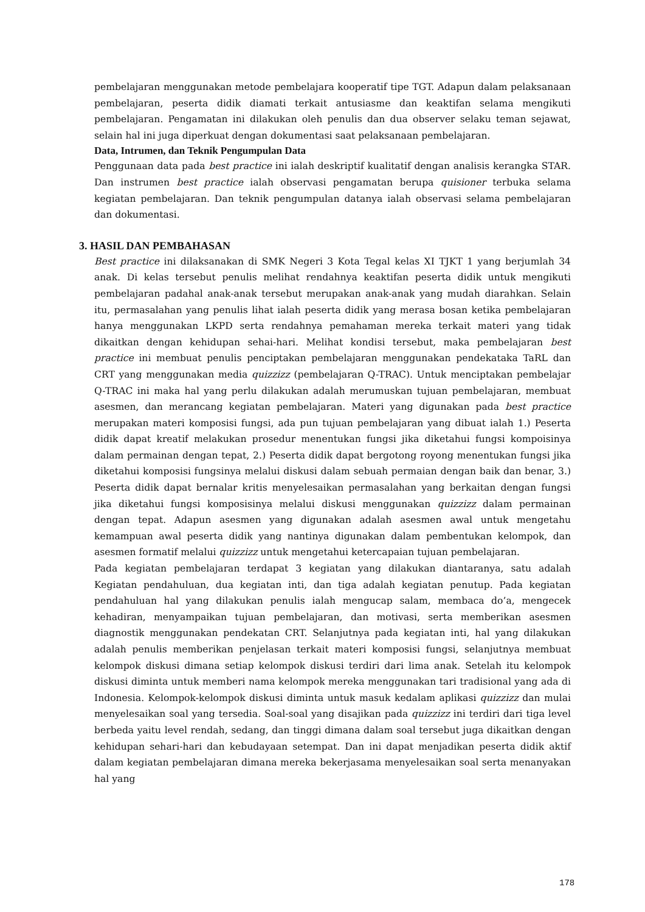pembelajaran menggunakan metode pembelajara kooperatif tipe TGT. Adapun dalam pelaksanaan pembelajaran, peserta didik diamati terkait antusiasme dan keaktifan selama mengikuti pembelajaran. Pengamatan ini dilakukan oleh penulis dan dua observer selaku teman sejawat, selain hal ini juga diperkuat dengan dokumentasi saat pelaksanaan pembelajaran.
Data, Intrumen, dan Teknik Pengumpulan Data
Penggunaan data pada best practice ini ialah deskriptif kualitatif dengan analisis kerangka STAR. Dan instrumen best practice ialah observasi pengamatan berupa quisioner terbuka selama kegiatan pembelajaran. Dan teknik pengumpulan datanya ialah observasi selama pembelajaran dan dokumentasi.
3. HASIL DAN PEMBAHASAN
Best practice ini dilaksanakan di SMK Negeri 3 Kota Tegal kelas XI TJKT 1 yang berjumlah 34 anak. Di kelas tersebut penulis melihat rendahnya keaktifan peserta didik untuk mengikuti pembelajaran padahal anak-anak tersebut merupakan anak-anak yang mudah diarahkan. Selain itu, permasalahan yang penulis lihat ialah peserta didik yang merasa bosan ketika pembelajaran hanya menggunakan LKPD serta rendahnya pemahaman mereka terkait materi yang tidak dikaitkan dengan kehidupan sehai-hari. Melihat kondisi tersebut, maka pembelajaran best practice ini membuat penulis penciptakan pembelajaran menggunakan pendekataka TaRL dan CRT yang menggunakan media quizzizz (pembelajaran Q-TRAC). Untuk menciptakan pembelajar Q-TRAC ini maka hal yang perlu dilakukan adalah merumuskan tujuan pembelajaran, membuat asesmen, dan merancang kegiatan pembelajaran. Materi yang digunakan pada best practice merupakan materi komposisi fungsi, ada pun tujuan pembelajaran yang dibuat ialah 1.) Peserta didik dapat kreatif melakukan prosedur menentukan fungsi jika diketahui fungsi kompoisinya dalam permainan dengan tepat, 2.) Peserta didik dapat bergotong royong menentukan fungsi jika diketahui komposisi fungsinya melalui diskusi dalam sebuah permaian dengan baik dan benar, 3.) Peserta didik dapat bernalar kritis menyelesaikan permasalahan yang berkaitan dengan fungsi jika diketahui fungsi komposisinya melalui diskusi menggunakan quizzizz dalam permainan dengan tepat. Adapun asesmen yang digunakan adalah asesmen awal untuk mengetahu kemampuan awal peserta didik yang nantinya digunakan dalam pembentukan kelompok, dan asesmen formatif melalui quizzizz untuk mengetahui ketercapaian tujuan pembelajaran.
Pada kegiatan pembelajaran terdapat 3 kegiatan yang dilakukan diantaranya, satu adalah Kegiatan pendahuluan, dua kegiatan inti, dan tiga adalah kegiatan penutup. Pada kegiatan pendahuluan hal yang dilakukan penulis ialah mengucap salam, membaca do’a, mengecek kehadiran, menyampaikan tujuan pembelajaran, dan motivasi, serta memberikan asesmen diagnostik menggunakan pendekatan CRT. Selanjutnya pada kegiatan inti, hal yang dilakukan adalah penulis memberikan penjelasan terkait materi komposisi fungsi, selanjutnya membuat kelompok diskusi dimana setiap kelompok diskusi terdiri dari lima anak. Setelah itu kelompok diskusi diminta untuk memberi nama kelompok mereka menggunakan tari tradisional yang ada di Indonesia. Kelompok-kelompok diskusi diminta untuk masuk kedalam aplikasi quizzizz dan mulai menyelesaikan soal yang tersedia. Soal-soal yang disajikan pada quizzizz ini terdiri dari tiga level berbeda yaitu level rendah, sedang, dan tinggi dimana dalam soal tersebut juga dikaitkan dengan kehidupan sehari-hari dan kebudayaan setempat. Dan ini dapat menjadikan peserta didik aktif dalam kegiatan pembelajaran dimana mereka bekerjasama menyelesaikan soal serta menanyakan hal yang
178